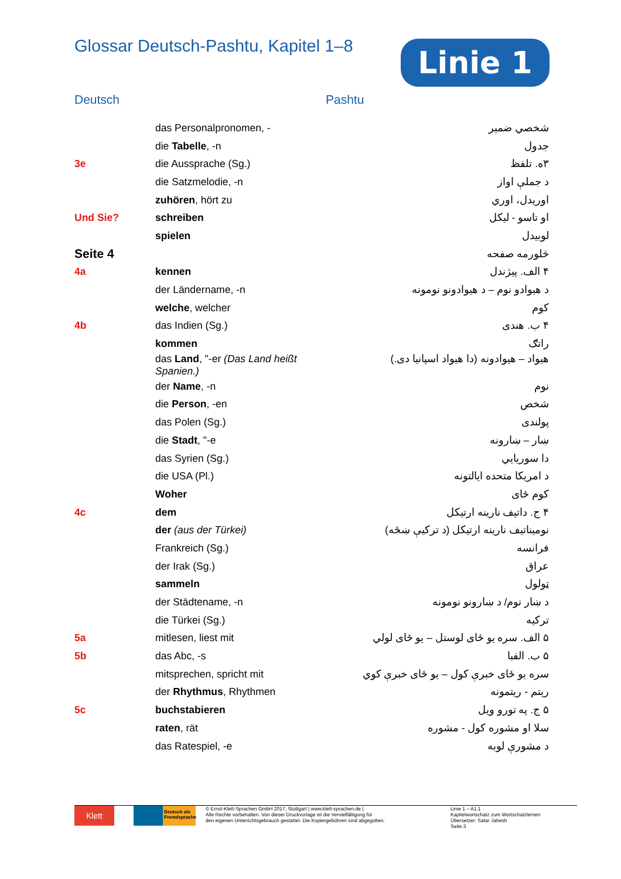Glossar Deutsch-Pashtu, Kapitel 1–8
Linie 1
Deutsch Pashtu
| | das Personalpronomen, - | شخصي ضمير |
| | die Tabelle , -n | جدول |
| 3e | die Aussprache (Sg.) | ۳ه. تلفظ |
| | die Satzmelodie, -n | د جملې اواز |
| | zuhören , hört zu | اوریدل، اوري |
| Und Sie? | schreiben | او تاسو - لیکل |
| | spielen | لوبیدل |
| Seite 4 | | څلورمه صفحه |
| 4a | kennen | ۴ الف. پیژندل |
| | der Ländername, -n | د هیوادو نوم – د هیوادونو نومونه |
| | welche , welcher | کوم |
| 4b | das Indien (Sg.) | ۴ ب. هندی |
| | kommen | راتګ |
| | das Land , "-er (Das Land heißt Spanien.) | هیواد – هیوادونه (دا هیواد اسپانیا دی.) |
| | der Name , -n | نوم |
| | die Person , -en | شخص |
| | das Polen (Sg.) | پولندی |
| | die Stadt , "-e | ښار – ښارونه |
| | das Syrien (Sg.) | دا سوریايي |
| | die USA (Pl.) | د امریکا متحده ایالتونه |
| | Woher | کوم ځای |
| 4c | dem | ۴ ج. داتیف نارینه ارتیکل |
| | der (aus der Türkei) | نومیناتیف نارینه ارتیکل (د ترکیې ښځه) |
| | Frankreich (Sg.) | فرانسه |
| | der Irak (Sg.) | عراق |
| | sammeln | ټولول |
| | der Städtename, -n | د ښار نوم/ د ښارونو نومونه |
| | die Türkei (Sg.) | ترکیه |
| 5a | mitlesen, liest mit | ۵ الف. سره یو ځای لوستل – یو ځای لولي |
| 5b | das Abc, -s | ۵ ب. الفبا |
| | mitsprechen, spricht mit | سره یو ځای خبرې کول – یو ځای خبرې کوي |
| | der Rhythmus , Rhythmen | ریتم - ریتمونه |
| 5c | buchstabieren | ۵ ج. په تورو ویل |
| | raten , rät | سلا او مشوره کول - مشوره |
| | das Ratespiel, -e | د مشورې لوبه |
Klett
Deutsch als Fremdsprache
© Ernst-Klett-Sprachen GmbH 2017, Stuttgart | www.klett-sprachen.de |
Alle Rechte vorbehalten. Von dieser Druckvorlage ist die Vervielfältigung für
den eigenen Unterrichtsgebrauch gestattet. Die Kopiergebühren sind abgegolten.
Linie 1 – A1.1
Kapitelwortschatz zum Wortschatzlernen
Übersetzer: Satar Jahesh
Seite 3